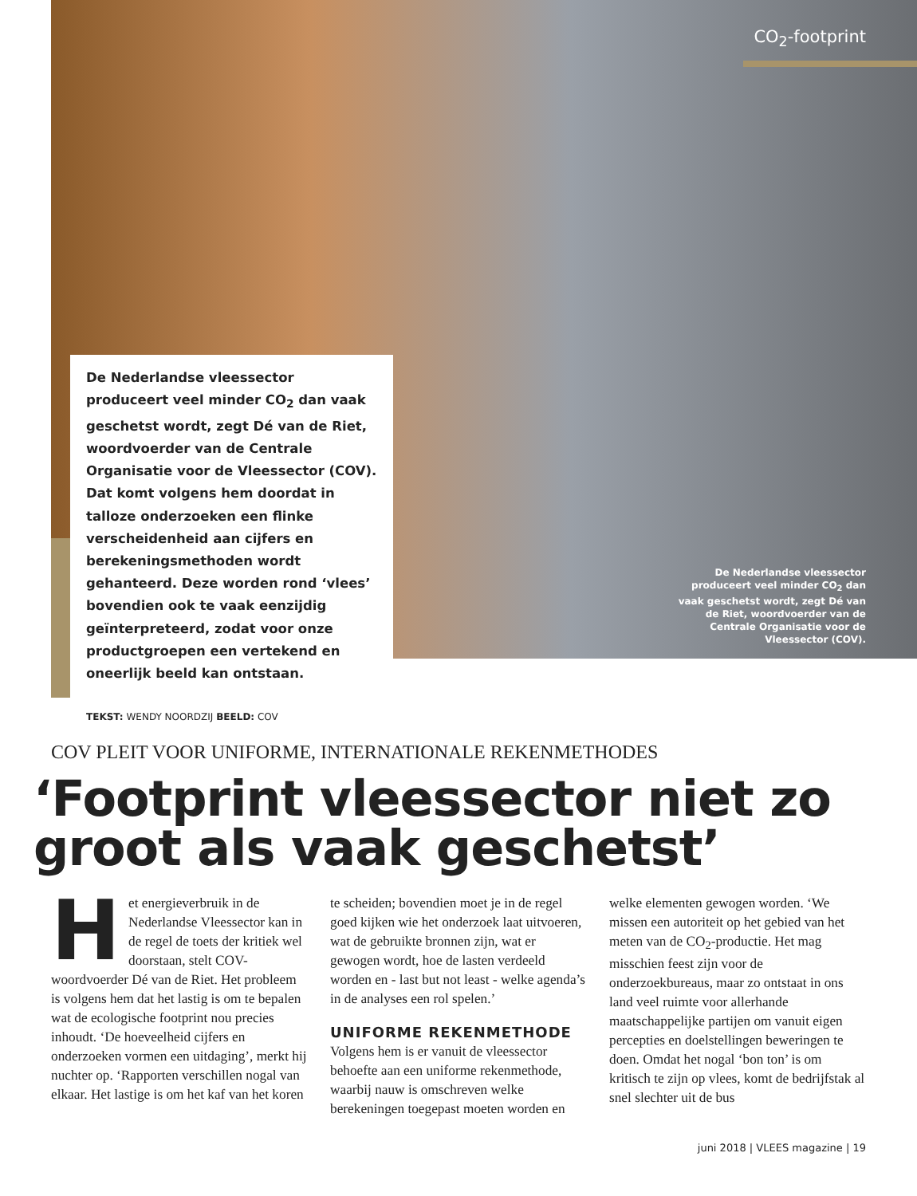CO<sub>2</sub>-footprint
De Nederlandse vleessector produceert veel minder CO<sub>2</sub> dan vaak geschetst wordt, zegt Dé van de Riet, woordvoerder van de Centrale Organisatie voor de Vleessector (COV). Dat komt volgens hem doordat in talloze onderzoeken een flinke verscheidenheid aan cijfers en berekeningsmethoden wordt gehanteerd. Deze worden rond ‘vlees’ bovendien ook te vaak eenzijdig geïnterpreteerd, zodat voor onze productgroepen een vertekend en oneerlijk beeld kan ontstaan.
TEKST: WENDY NOORDZIJ BEELD: COV
De Nederlandse vleessector produceert veel minder CO<sub>2</sub> dan vaak geschetst wordt, zegt Dé van de Riet, woordvoerder van de Centrale Organisatie voor de Vleessector (COV).
COV PLEIT VOOR UNIFORME, INTERNATIONALE REKENMETHODES
‘Footprint vleessector niet zo groot als vaak geschetst’
Het energieverbruik in de Nederlandse Vleessector kan in de regel de toets der kritiek wel doorstaan, stelt COV-woordvoerder Dé van de Riet. Het probleem is volgens hem dat het lastig is om te bepalen wat de ecologische footprint nou precies inhoudt. ‘De hoeveelheid cijfers en onderzoeken vormen een uitdaging’, merkt hij nuchter op. ‘Rapporten verschillen nogal van elkaar. Het lastige is om het kaf van het koren te scheiden; bovendien moet je in de regel goed kijken wie het onderzoek laat uitvoeren, wat de gebruikte bronnen zijn, wat er gewogen wordt, hoe de lasten verdeeld worden en - last but not least - welke agenda’s in de analyses een rol spelen.’
UNIFORME REKENMETHODE
Volgens hem is er vanuit de vleessector behoefte aan een uniforme rekenmethode, waarbij nauw is omschreven welke berekeningen toegepast moeten worden en welke elementen gewogen worden. ‘We missen een autoriteit op het gebied van het meten van de CO<sub>2</sub>-productie. Het mag misschien feest zijn voor de onderzoekbureaus, maar zo ontstaat in ons land veel ruimte voor allerhande maatschappelijke partijen om vanuit eigen percepties en doelstellingen beweringen te doen. Omdat het nogal ‘bon ton’ is om kritisch te zijn op vlees, komt de bedrijfstak al snel slechter uit de bus
juni 2018 | VLEES magazine | 19